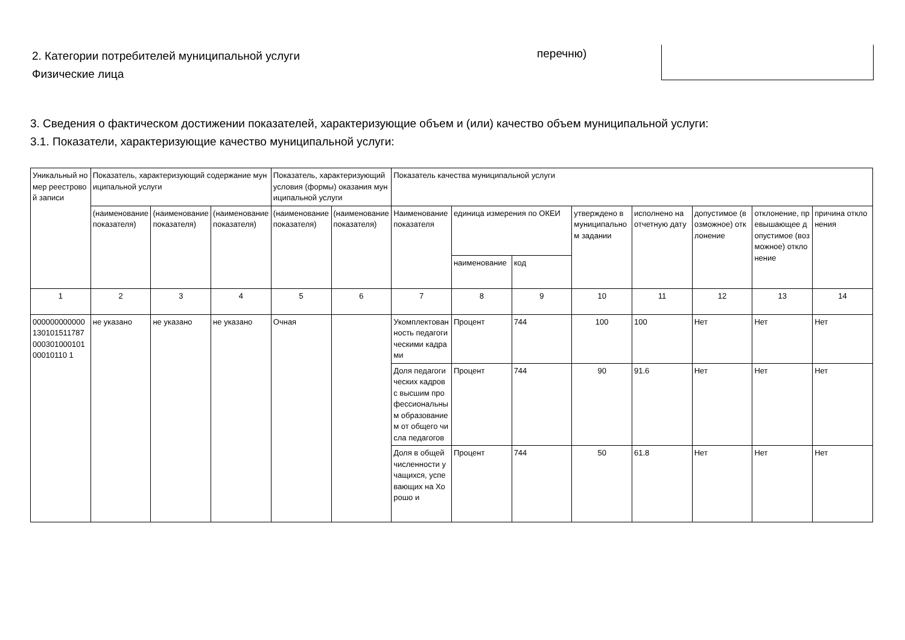2. Категории потребителей муниципальной услуги
Физические лица
перечню)
3. Сведения о фактическом достижении показателей, характеризующие объем и (или) качество объем муниципальной услуги:
3.1. Показатели, характеризующие качество муниципальной услуги:
| Уникальный номер реестровой записи | Показатель, характеризующий содержание муниципальной услуги | | | Показатель, характеризующий условия (формы) оказания муниципальной услуги | | Показатель качества муниципальной услуги | | | | | | | |
| --- | --- | --- | --- | --- | --- | --- | --- | --- | --- | --- | --- | --- | --- |
| | (наименование показателя) | (наименование показателя) | (наименование показателя) | (наименование показателя) | (наименование показателя) | Наименование показателя | единица измерения по ОКЕИ | | утверждено в муниципальном задании | исполнено на отчетную дату | допустимое (возможное) отклонение | отклонение, превышающее допустимое (возможное) отклонение | причина отклонения |
| | | | | | | | наименование | код | | | | | |
| 1 | 2 | 3 | 4 | 5 | 6 | 7 | 8 | 9 | 10 | 11 | 12 | 13 | 14 |
| 00000000000013010151178700030100010100010110 1 | не указано | не указано | не указано | Очная | | Укомплектованность педагогическими кадрами | Процент | 744 | 100 | 100 | Нет | Нет | Нет |
| | | | | | | Доля педагогических кадров с высшим профессиональным образованием от общего числа педагогов | Процент | 744 | 90 | 91.6 | Нет | Нет | Нет |
| | | | | | | Доля в общей численности учащихся, успевающих на Хорошо и | Процент | 744 | 50 | 61.8 | Нет | Нет | Нет |